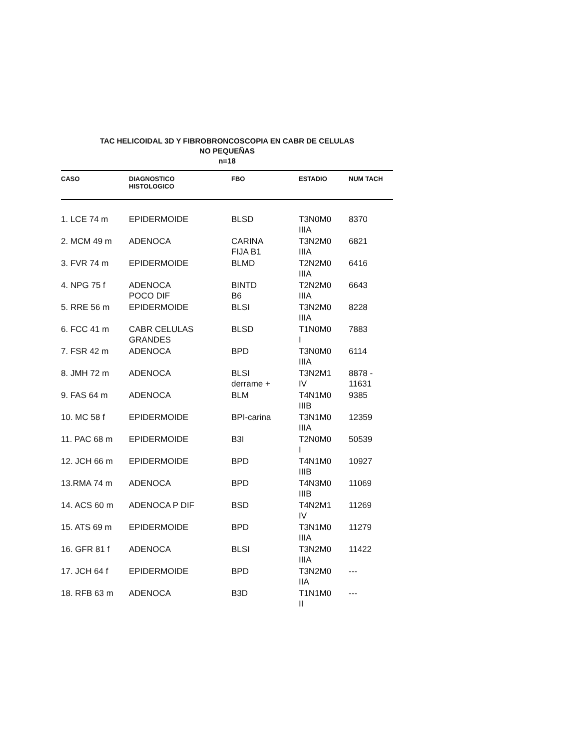TAC HELICOIDAL 3D Y FIBROBRONCOSCOPIA EN CABR DE CELULAS
NO PEQUEÑAS
n=18
| CASO | DIAGNOSTICO HISTOLOGICO | FBO | ESTADIO | NUM TACH |
| --- | --- | --- | --- | --- |
| 1. LCE 74 m | EPIDERMOIDE | BLSD | T3N0M0 IIIA | 8370 |
| 2. MCM 49 m | ADENOCA | CARINA FIJA B1 | T3N2M0 IIIA | 6821 |
| 3. FVR 74 m | EPIDERMOIDE | BLMD | T2N2M0 IIIA | 6416 |
| 4. NPG 75 f | ADENOCA POCO DIF | BINTD B6 | T2N2M0 IIIA | 6643 |
| 5. RRE 56 m | EPIDERMOIDE | BLSI | T3N2M0 IIIA | 8228 |
| 6. FCC 41 m | CABR CELULAS GRANDES | BLSD | T1N0M0 I | 7883 |
| 7. FSR 42 m | ADENOCA | BPD | T3N0M0 IIIA | 6114 |
| 8. JMH 72 m | ADENOCA | BLSI derrame + | T3N2M1 IV | 8878 - 11631 |
| 9. FAS 64 m | ADENOCA | BLM | T4N1M0 IIIB | 9385 |
| 10. MC 58 f | EPIDERMOIDE | BPI-carina | T3N1M0 IIIA | 12359 |
| 11. PAC 68 m | EPIDERMOIDE | B3I | T2N0M0 I | 50539 |
| 12. JCH 66 m | EPIDERMOIDE | BPD | T4N1M0 IIIB | 10927 |
| 13.RMA 74 m | ADENOCA | BPD | T4N3M0 IIIB | 11069 |
| 14. ACS 60 m | ADENOCA P DIF | BSD | T4N2M1 IV | 11269 |
| 15. ATS 69 m | EPIDERMOIDE | BPD | T3N1M0 IIIA | 11279 |
| 16. GFR 81 f | ADENOCA | BLSI | T3N2M0 IIIA | 11422 |
| 17. JCH 64 f | EPIDERMOIDE | BPD | T3N2M0 IIA | --- |
| 18. RFB 63 m | ADENOCA | B3D | T1N1M0 II | --- |